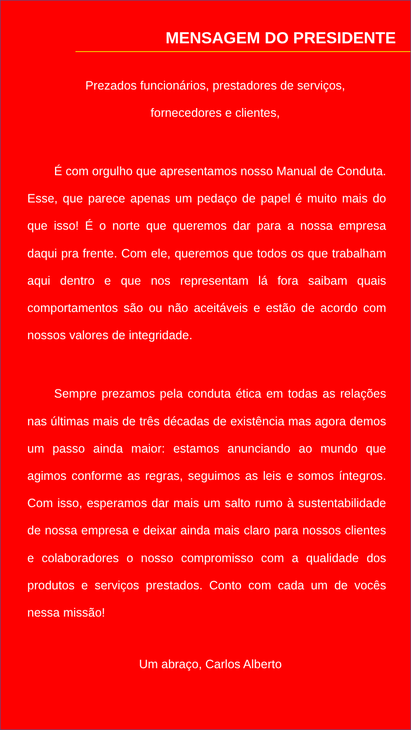MENSAGEM DO PRESIDENTE
Prezados funcionários, prestadores de serviços,
fornecedores e clientes,
É com orgulho que apresentamos nosso Manual de Conduta. Esse, que parece apenas um pedaço de papel é muito mais do que isso! É o norte que queremos dar para a nossa empresa daqui pra frente. Com ele, queremos que todos os que trabalham aqui dentro e que nos representam lá fora saibam quais comportamentos são ou não aceitáveis e estão de acordo com nossos valores de integridade.
Sempre prezamos pela conduta ética em todas as relações nas últimas mais de três décadas de existência mas agora demos um passo ainda maior: estamos anunciando ao mundo que agimos conforme as regras, seguimos as leis e somos íntegros. Com isso, esperamos dar mais um salto rumo à sustentabilidade de nossa empresa e deixar ainda mais claro para nossos clientes e colaboradores o nosso compromisso com a qualidade dos produtos e serviços prestados. Conto com cada um de vocês nessa missão!
Um abraço, Carlos Alberto